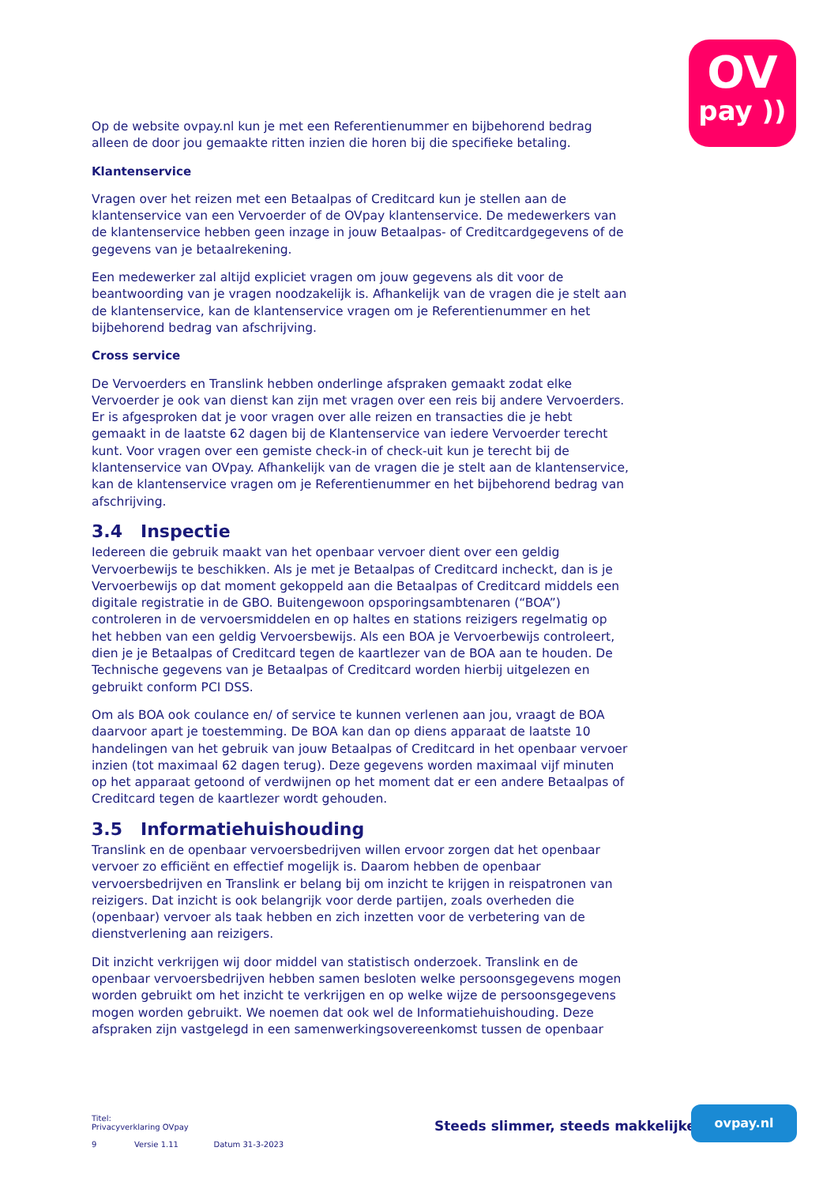OV
pay ))
Op de website ovpay.nl kun je met een Referentienummer en bijbehorend bedrag alleen de door jou gemaakte ritten inzien die horen bij die specifieke betaling.
Klantenservice
Vragen over het reizen met een Betaalpas of Creditcard kun je stellen aan de klantenservice van een Vervoerder of de OVpay klantenservice. De medewerkers van de klantenservice hebben geen inzage in jouw Betaalpas- of Creditcardgegevens of de gegevens van je betaalrekening.
Een medewerker zal altijd expliciet vragen om jouw gegevens als dit voor de beantwoording van je vragen noodzakelijk is. Afhankelijk van de vragen die je stelt aan de klantenservice, kan de klantenservice vragen om je Referentienummer en het bijbehorend bedrag van afschrijving.
Cross service
De Vervoerders en Translink hebben onderlinge afspraken gemaakt zodat elke Vervoerder je ook van dienst kan zijn met vragen over een reis bij andere Vervoerders. Er is afgesproken dat je voor vragen over alle reizen en transacties die je hebt gemaakt in de laatste 62 dagen bij de Klantenservice van iedere Vervoerder terecht kunt. Voor vragen over een gemiste check-in of check-uit kun je terecht bij de klantenservice van OVpay. Afhankelijk van de vragen die je stelt aan de klantenservice, kan de klantenservice vragen om je Referentienummer en het bijbehorend bedrag van afschrijving.
3.4 Inspectie
Iedereen die gebruik maakt van het openbaar vervoer dient over een geldig Vervoerbewijs te beschikken. Als je met je Betaalpas of Creditcard incheckt, dan is je Vervoerbewijs op dat moment gekoppeld aan die Betaalpas of Creditcard middels een digitale registratie in de GBO. Buitengewoon opsporingsambtenaren (“BOA”) controleren in de vervoersmiddelen en op haltes en stations reizigers regelmatig op het hebben van een geldig Vervoersbewijs. Als een BOA je Vervoerbewijs controleert, dien je je Betaalpas of Creditcard tegen de kaartlezer van de BOA aan te houden. De Technische gegevens van je Betaalpas of Creditcard worden hierbij uitgelezen en gebruikt conform PCI DSS.
Om als BOA ook coulance en/ of service te kunnen verlenen aan jou, vraagt de BOA daarvoor apart je toestemming. De BOA kan dan op diens apparaat de laatste 10 handelingen van het gebruik van jouw Betaalpas of Creditcard in het openbaar vervoer inzien (tot maximaal 62 dagen terug). Deze gegevens worden maximaal vijf minuten op het apparaat getoond of verdwijnen op het moment dat er een andere Betaalpas of Creditcard tegen de kaartlezer wordt gehouden.
3.5 Informatiehuishouding
Translink en de openbaar vervoersbedrijven willen ervoor zorgen dat het openbaar vervoer zo efficiënt en effectief mogelijk is. Daarom hebben de openbaar vervoersbedrijven en Translink er belang bij om inzicht te krijgen in reispatronen van reizigers. Dat inzicht is ook belangrijk voor derde partijen, zoals overheden die (openbaar) vervoer als taak hebben en zich inzetten voor de verbetering van de dienstverlening aan reizigers.
Dit inzicht verkrijgen wij door middel van statistisch onderzoek. Translink en de openbaar vervoersbedrijven hebben samen besloten welke persoonsgegevens mogen worden gebruikt om het inzicht te verkrijgen en op welke wijze de persoonsgegevens mogen worden gebruikt. We noemen dat ook wel de Informatiehuishouding. Deze afspraken zijn vastgelegd in een samenwerkingsovereenkomst tussen de openbaar
Titel:
Privacyverklaring OVpay
9 Versie 1.11 Datum 31-3-2023
Steeds slimmer, steeds makkelijker
ovpay.nl